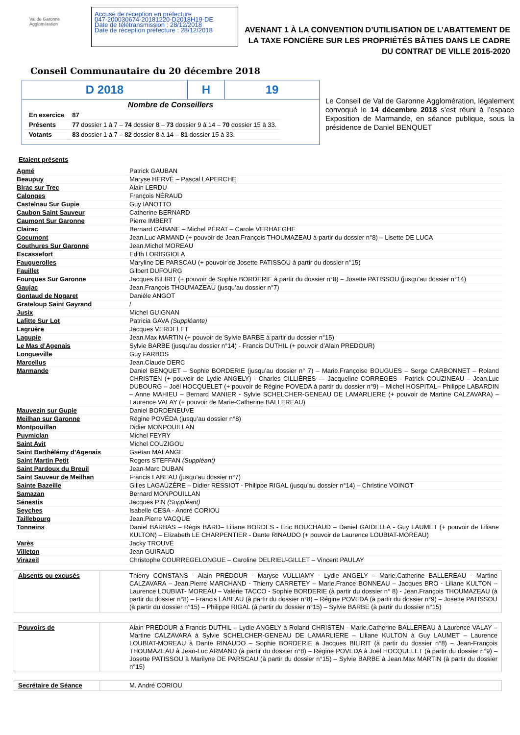Val de Garonne Agglomération
Accusé de réception en préfecture
047-200030674-20181220-D2018H19-DE
Date de télétransmission : 28/12/2018
Date de réception préfecture : 28/12/2018
AVENANT 1 À LA CONVENTION D’UTILISATION DE L’ABATTEMENT DE LA TAXE FONCIÈRE SUR LES PROPRIÉTÉS BÂTIES DANS LE CADRE DU CONTRAT DE VILLE 2015-2020
Conseil Communautaire du 20 décembre 2018
D 2018 H 19
Nombre de Conseillers
| En exercice | 87 |
| Présents | 77 dossier 1 à 7 – 74 dossier 8 – 73 dossier 9 à 14 – 70 dossier 15 à 33. |
| Votants | 83 dossier 1 à 7 – 82 dossier 8 à 14 – 81 dossier 15 à 33. |
Le Conseil de Val de Garonne Agglomération, légalement convoqué le 14 décembre 2018 s’est réuni à l’espace Exposition de Marmande, en séance publique, sous la présidence de Daniel BENQUET
Etaient présents
| Agmé | Patrick GAUBAN |
| Beaupuy | Maryse HERVÉ – Pascal LAPERCHE |
| Birac sur Trec | Alain LERDU |
| Calonges | François NÉRAUD |
| Castelnau Sur Gupie | Guy IANOTTO |
| Caubon Saint Sauveur | Catherine BERNARD |
| Caumont Sur Garonne | Pierre IMBERT |
| Clairac | Bernard CABANE – Michel PÉRAT – Carole VERHAEGHE |
| Cocumont | Jean.Luc ARMAND (+ pouvoir de Jean.François THOUMAZEAU à partir du dossier n°8) – Lisette DE LUCA |
| Couthures Sur Garonne | Jean.Michel MOREAU |
| Escassefort | Edith LORIGGIOLA |
| Fauguerolles | Maryline DE PARSCAU (+ pouvoir de Josette PATISSOU à partir du dossier n°15) |
| Fauillet | Gilbert DUFOURG |
| Fourques Sur Garonne | Jacques BILIRIT (+ pouvoir de Sophie BORDERIE à partir du dossier n°8) – Josette PATISSOU (jusqu’au dossier n°14) |
| Gaujac | Jean.François THOUMAZEAU (jusqu’au dossier n°7) |
| Gontaud de Nogaret | Danièle ANGOT |
| Grateloup Saint Gayrand | / |
| Jusix | Michel GUIGNAN |
| Lafitte Sur Lot | Patricia GAVA (Suppléante) |
| Lagruère | Jacques VERDELET |
| Lagupie | Jean.Max MARTIN (+ pouvoir de Sylvie BARBE à partir du dossier n°15) |
| Le Mas d’Agenais | Sylvie BARBE (jusqu’au dossier n°14) - Francis DUTHIL (+ pouvoir d’Alain PREDOUR) |
| Longueville | Guy FARBOS |
| Marcellus | Jean.Claude DERC |
| Marmande | Daniel BENQUET – Sophie BORDERIE (jusqu’au dossier n° 7) – Marie.Françoise BOUGUES – Serge CARBONNET – Roland CHRISTEN (+ pouvoir de Lydie ANGELY) - Charles CILLIÈRES — Jacqueline CORREGES - Patrick COUZINEAU – Jean.Luc DUBOURG – Joël HOCQUELET (+ pouvoir de Régine POVEDA à partir du dossier n°9) – Michel HOSPITAL– Philippe LABARDIN – Anne MAHIEU – Bernard MANIER - Sylvie SCHELCHER-GENEAU DE LAMARLIERE (+ pouvoir de Martine CALZAVARA) – Laurence VALAY (+ pouvoir de Marie-Catherine BALLEREAU) |
| Mauvezin sur Gupie | Daniel BORDENEUVE |
| Meilhan sur Garonne | Régine POVÉDA (jusqu’au dossier n°8) |
| Montpouillan | Didier MONPOUILLAN |
| Puymiclan | Michel FEYRY |
| Saint Avit | Michel COUZIGOU |
| Saint Barthélémy d’Agenais | Gaëtan MALANGE |
| Saint Martin Petit | Rogers STEFFAN (Suppléant) |
| Saint Pardoux du Breuil | Jean-Marc DUBAN |
| Saint Sauveur de Meilhan | Francis LABEAU (jusqu’au dossier n°7) |
| Sainte Bazeille | Gilles LAGAÜZÈRE – Didier RESSIOT - Philippe RIGAL (jusqu’au dossier n°14) – Christine VOINOT |
| Samazan | Bernard MONPOUILLAN |
| Sénestis | Jacques PIN (Suppléant) |
| Seyches | Isabelle CESA - André CORIOU |
| Taillebourg | Jean.Pierre VACQUE |
| Tonneins | Daniel BARBAS – Régis BARD– Liliane BORDES - Eric BOUCHAUD – Daniel GAIDELLA - Guy LAUMET (+ pouvoir de Liliane KULTON) – Elizabeth LE CHARPENTIER - Dante RINAUDO (+ pouvoir de Laurence LOUBIAT-MOREAU) |
| Varès | Jacky TROUVÉ |
| Villeton | Jean GUIRAUD |
| Virazeil | Christophe COURREGELONGUE – Caroline DELRIEU-GILLET – Vincent PAULAY |
| Absents ou excusés | Thierry CONSTANS - Alain PRÉDOUR - Maryse VULLIAMY - Lydie ANGELY – Marie.Catherine BALLEREAU - Martine CALZAVARA – Jean.Pierre MARCHAND - Thierry CARRETEY – Marie.France BONNEAU – Jacques BRO - Liliane KULTON – Laurence LOUBIAT- MOREAU – Valérie TACCO - Sophie BORDERIE (à partir du dossier n° 8) - Jean.François THOUMAZEAU (à partir du dossier n°8) – Francis LABEAU (à partir du dossier n°8) – Régine POVEDA (à partir du dossier n°9) – Josette PATISSOU (à partir du dossier n°15) – Philippe RIGAL (à partir du dossier n°15) – Sylvie BARBE (à partir du dossier n°15) |
| Pouvoirs de | Alain PREDOUR à Francis DUTHIL – Lydie ANGELY à Roland CHRISTEN - Marie.Catherine BALLEREAU à Laurence VALAY – Martine CALZAVARA à Sylvie SCHELCHER-GENEAU DE LAMARLIERE – Liliane KULTON à Guy LAUMET – Laurence LOUBIAT-MOREAU à Dante RINAUDO – Sophie BORDERIE à Jacques BILIRIT (à partir du dossier n°8) – Jean-François THOUMAZEAU à Jean-Luc ARMAND (à partir du dossier n°8) – Régine POVEDA à Joël HOCQUELET (à partir du dossier n°9) – Josette PATISSOU à Marilyne DE PARSCAU (à partir du dossier n°15) – Sylvie BARBE à Jean.Max MARTIN (à partir du dossier n°15) |
| Secrétaire de Séance | M. André CORIOU |